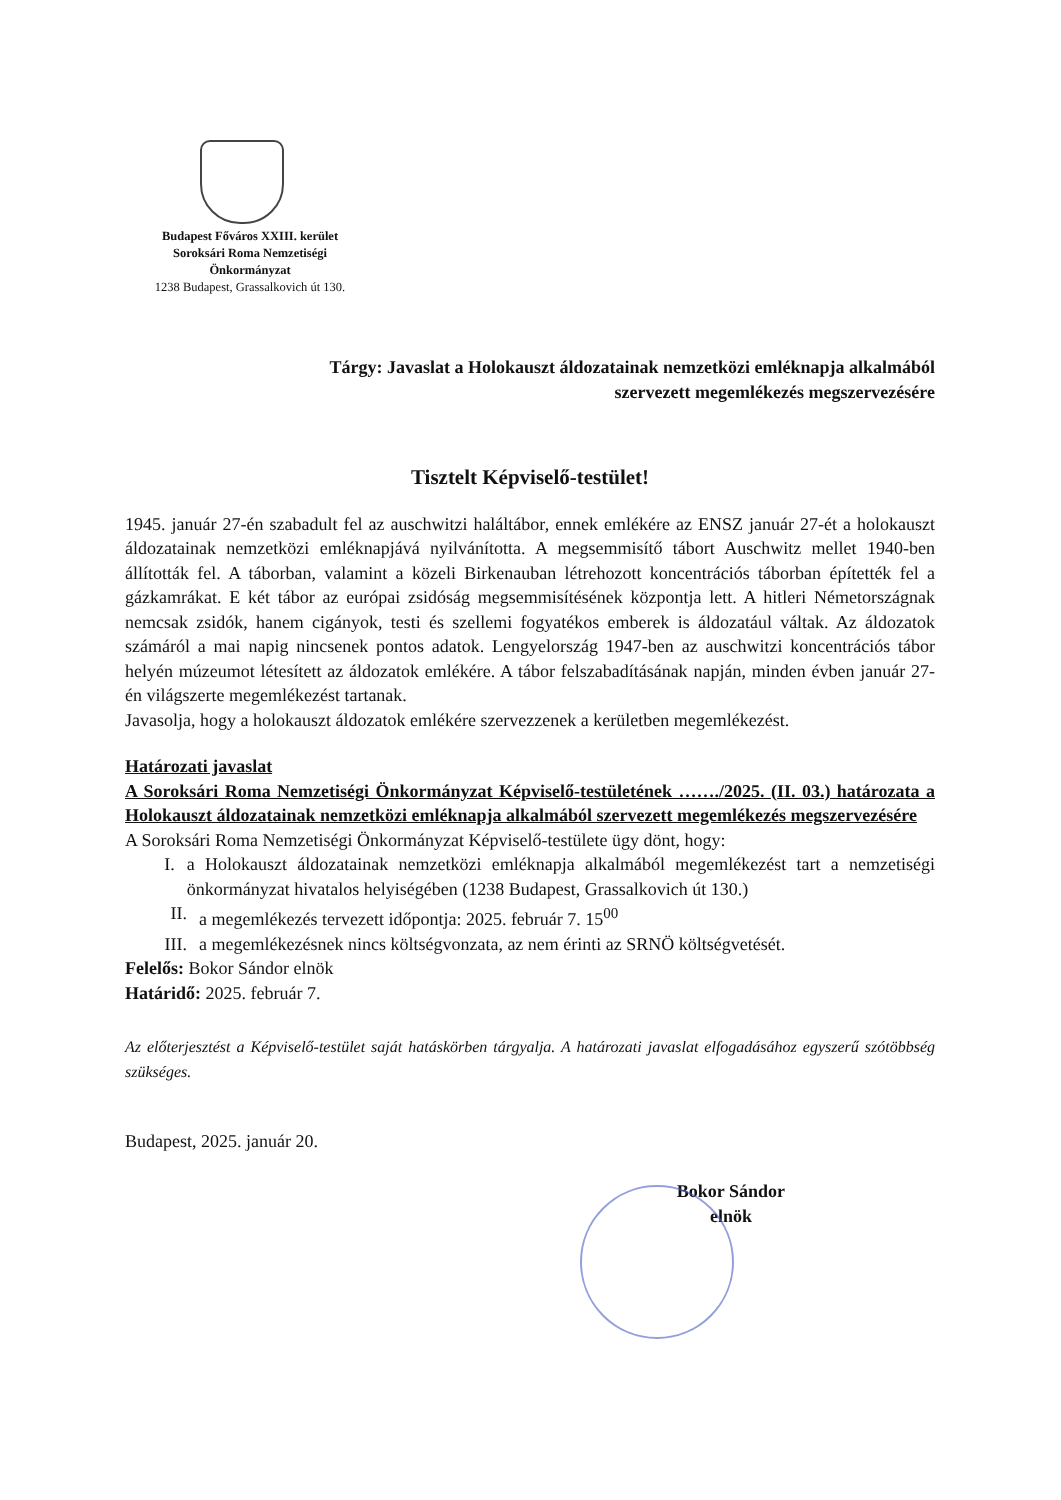Budapest Főváros XXIII. kerület
Soroksári Roma Nemzetiségi
Önkormányzat
1238 Budapest, Grassalkovich út 130.
Tárgy: Javaslat a Holokauszt áldozatainak nemzetközi emléknapja alkalmából
szervezett megemlékezés megszervezésére
Tisztelt Képviselő-testület!
1945. január 27-én szabadult fel az auschwitzi haláltábor, ennek emlékére az ENSZ január 27-ét a holokauszt áldozatainak nemzetközi emléknapjává nyilvánította. A megsemmisítő tábort Auschwitz mellet 1940-ben állították fel. A táborban, valamint a közeli Birkenauban létrehozott koncentrációs táborban építették fel a gázkamrákat. E két tábor az európai zsidóság megsemmisítésének központja lett. A hitleri Németországnak nemcsak zsidók, hanem cigányok, testi és szellemi fogyatékos emberek is áldozatául váltak. Az áldozatok számáról a mai napig nincsenek pontos adatok. Lengyelország 1947-ben az auschwitzi koncentrációs tábor helyén múzeumot létesített az áldozatok emlékére. A tábor felszabadításának napján, minden évben január 27-én világszerte megemlékezést tartanak.
Javasolja, hogy a holokauszt áldozatok emlékére szervezzenek a kerületben megemlékezést.
Határozati javaslat
A Soroksári Roma Nemzetiségi Önkormányzat Képviselő-testületének ……./2025. (II. 03.) határozata a Holokauszt áldozatainak nemzetközi emléknapja alkalmából szervezett megemlékezés megszervezésére
A Soroksári Roma Nemzetiségi Önkormányzat Képviselő-testülete ügy dönt, hogy:
I. a Holokauszt áldozatainak nemzetközi emléknapja alkalmából megemlékezést tart a nemzetiségi önkormányzat hivatalos helyiségében (1238 Budapest, Grassalkovich út 130.)
II. a megemlékezés tervezett időpontja: 2025. február 7. 15<sup>00</sup>
III. a megemlékezésnek nincs költségvonzata, az nem érinti az SRNÖ költségvetését.
Felelős: Bokor Sándor elnök
Határidő: 2025. február 7.
Az előterjesztést a Képviselő-testület saját hatáskörben tárgyalja. A határozati javaslat elfogadásához egyszerű szótöbbség szükséges.
Budapest, 2025. január 20.
Bokor Sándor
elnök